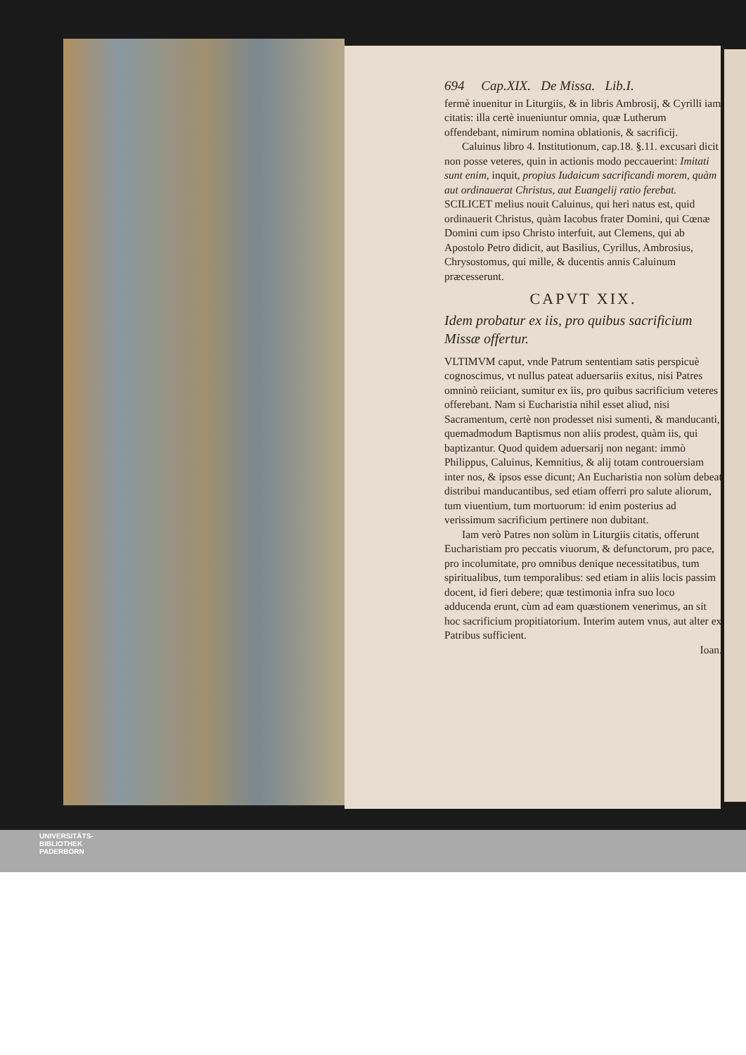694 Cap.XIX. De Missa. Lib.I.
fermè inuenitur in Liturgiis, & in libris Ambrosij, & Cyrilli iam citatis: illa certè inueniuntur omnia, quæ Lutherum offendebant, nimirum nomina oblationis, & sacrificij.
Caluinus libro 4. Institutionum, cap.18. §.11. excusari dicit non posse veteres, quin in actionis modo peccauerint: Imitati sunt enim, inquit, propius Iudaicum sacrificandi morem, quàm aut ordinauerat Christus, aut Euangelij ratio ferebat. SCILICET melius nouit Caluinus, qui heri natus est, quid ordinauerit Christus, quàm Iacobus frater Domini, qui Cœnæ Domini cum ipso Christo interfuit, aut Clemens, qui ab Apostolo Petro didicit, aut Basilius, Cyrillus, Ambrosius, Chrysostomus, qui mille, & ducentis annis Caluinum præcesserunt.
CAPVT XIX.
Idem probatur ex iis, pro quibus sacrificium Missæ offertur.
VLTIMVM caput, vnde Patrum sententiam satis perspicuè cognoscimus, vt nullus pateat aduersariis exitus, nisi Patres omninò reiiciant, sumitur ex iis, pro quibus sacrificium veteres offerebant. Nam si Eucharistia nihil esset aliud, nisi Sacramentum, certè non prodesset nisi sumenti, & manducanti, quemadmodum Baptismus non aliis prodest, quàm iis, qui baptizantur. Quod quidem aduersarij non negant: immò Philippus, Caluinus, Kemnitius, & alij totam controuersiam inter nos, & ipsos esse dicunt; An Eucharistia non solùm debeat distribui manducantibus, sed etiam offerri pro salute aliorum, tum viuentium, tum mortuorum: id enim posterius ad verissimum sacrificium pertinere non dubitant.
Iam verò Patres non solùm in Liturgiis citatis, offerunt Eucharistiam pro peccatis viuorum, & defunctorum, pro pace, pro incolumitate, pro omnibus denique necessitatibus, tum spiritualibus, tum temporalibus: sed etiam in aliis locis passim docent, id fieri debere; quæ testimonia infra suo loco adducenda erunt, cùm ad eam quæstionem venerimus, an sit hoc sacrificium propitiatorium. Interim autem vnus, aut alter ex Patribus sufficient.
Ioan.
UNIVERSITÄTS-
BIBLIOTHEK
PADERBORN